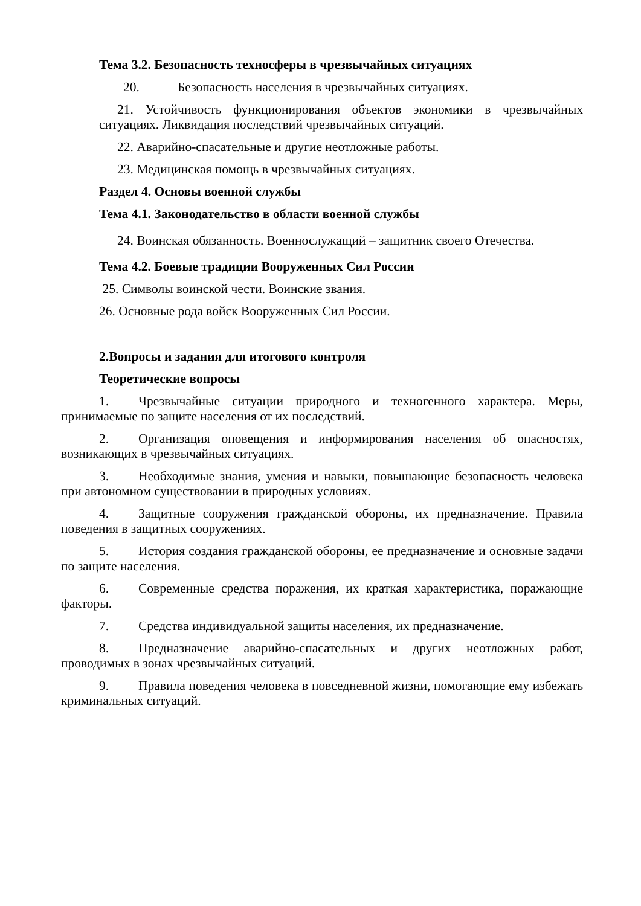Тема 3.2. Безопасность техносферы в чрезвычайных ситуациях
20. Безопасность населения в чрезвычайных ситуациях.
21. Устойчивость функционирования объектов экономики в чрезвычайных ситуациях. Ликвидация последствий чрезвычайных ситуаций.
22. Аварийно-спасательные и другие неотложные работы.
23. Медицинская помощь в чрезвычайных ситуациях.
Раздел 4. Основы военной службы
Тема 4.1. Законодательство в области военной службы
24. Воинская обязанность. Военнослужащий – защитник своего Отечества.
Тема 4.2. Боевые традиции Вооруженных Сил России
25. Символы воинской чести. Воинские звания.
26. Основные рода войск Вооруженных Сил России.
2.Вопросы и задания для итогового контроля
Теоретические вопросы
1. Чрезвычайные ситуации природного и техногенного характера. Меры, принимаемые по защите населения от их последствий.
2. Организация оповещения и информирования населения об опасностях, возникающих в чрезвычайных ситуациях.
3. Необходимые знания, умения и навыки, повышающие безопасность человека при автономном существовании в природных условиях.
4. Защитные сооружения гражданской обороны, их предназначение. Правила поведения в защитных сооружениях.
5. История создания гражданской обороны, ее предназначение и основные задачи по защите населения.
6. Современные средства поражения, их краткая характеристика, поражающие факторы.
7. Средства индивидуальной защиты населения, их предназначение.
8. Предназначение аварийно-спасательных и других неотложных работ, проводимых в зонах чрезвычайных ситуаций.
9. Правила поведения человека в повседневной жизни, помогающие ему избежать криминальных ситуаций.